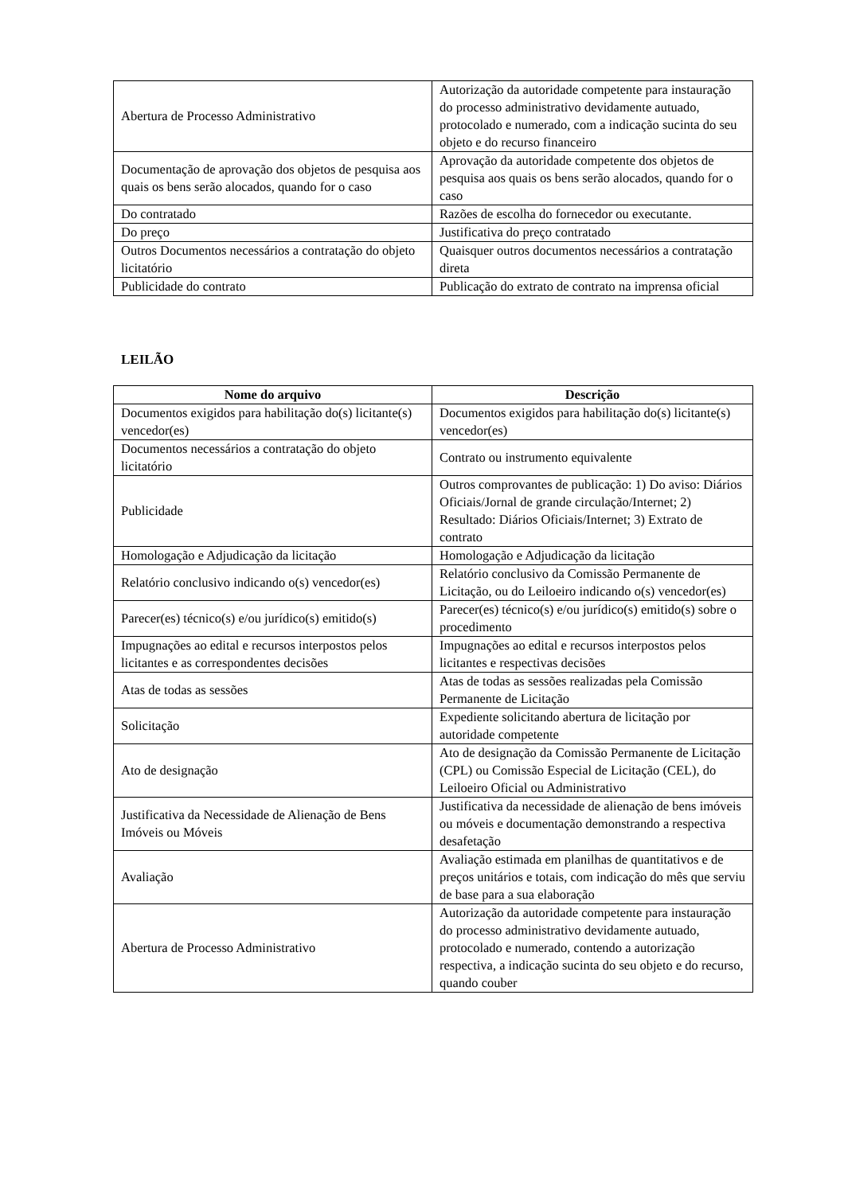| Abertura de Processo Administrativo | Autorização da autoridade competente para instauração do processo administrativo devidamente autuado, protocolado e numerado, com a indicação sucinta do seu objeto e do recurso financeiro |
| Documentação de aprovação dos objetos de pesquisa aos quais os bens serão alocados, quando for o caso | Aprovação da autoridade competente dos objetos de pesquisa aos quais os bens serão alocados, quando for o caso |
| Do contratado | Razões de escolha do fornecedor ou executante. |
| Do preço | Justificativa do preço contratado |
| Outros Documentos necessários a contratação do objeto licitatório | Quaisquer outros documentos necessários a contratação direta |
| Publicidade do contrato | Publicação do extrato de contrato na imprensa oficial |
LEILÃO
| Nome do arquivo | Descrição |
| --- | --- |
| Documentos exigidos para habilitação do(s) licitante(s) vencedor(es) | Documentos exigidos para habilitação do(s) licitante(s) vencedor(es) |
| Documentos necessários a contratação do objeto licitatório | Contrato ou instrumento equivalente |
| Publicidade | Outros comprovantes de publicação: 1) Do aviso: Diários Oficiais/Jornal de grande circulação/Internet; 2) Resultado: Diários Oficiais/Internet; 3) Extrato de contrato |
| Homologação e Adjudicação da licitação | Homologação e Adjudicação da licitação |
| Relatório conclusivo indicando o(s) vencedor(es) | Relatório conclusivo da Comissão Permanente de Licitação, ou do Leiloeiro indicando o(s) vencedor(es) |
| Parecer(es) técnico(s) e/ou jurídico(s) emitido(s) | Parecer(es) técnico(s) e/ou jurídico(s) emitido(s) sobre o procedimento |
| Impugnações ao edital e recursos interpostos pelos licitantes e as correspondentes decisões | Impugnações ao edital e recursos interpostos pelos licitantes e respectivas decisões |
| Atas de todas as sessões | Atas de todas as sessões realizadas pela Comissão Permanente de Licitação |
| Solicitação | Expediente solicitando abertura de licitação por autoridade competente |
| Ato de designação | Ato de designação da Comissão Permanente de Licitação (CPL) ou Comissão Especial de Licitação (CEL), do Leiloeiro Oficial ou Administrativo |
| Justificativa da Necessidade de Alienação de Bens Imóveis ou Móveis | Justificativa da necessidade de alienação de bens imóveis ou móveis e documentação demonstrando a respectiva desafetação |
| Avaliação | Avaliação estimada em planilhas de quantitativos e de preços unitários e totais, com indicação do mês que serviu de base para a sua elaboração |
| Abertura de Processo Administrativo | Autorização da autoridade competente para instauração do processo administrativo devidamente autuado, protocolado e numerado, contendo a autorização respectiva, a indicação sucinta do seu objeto e do recurso, quando couber |